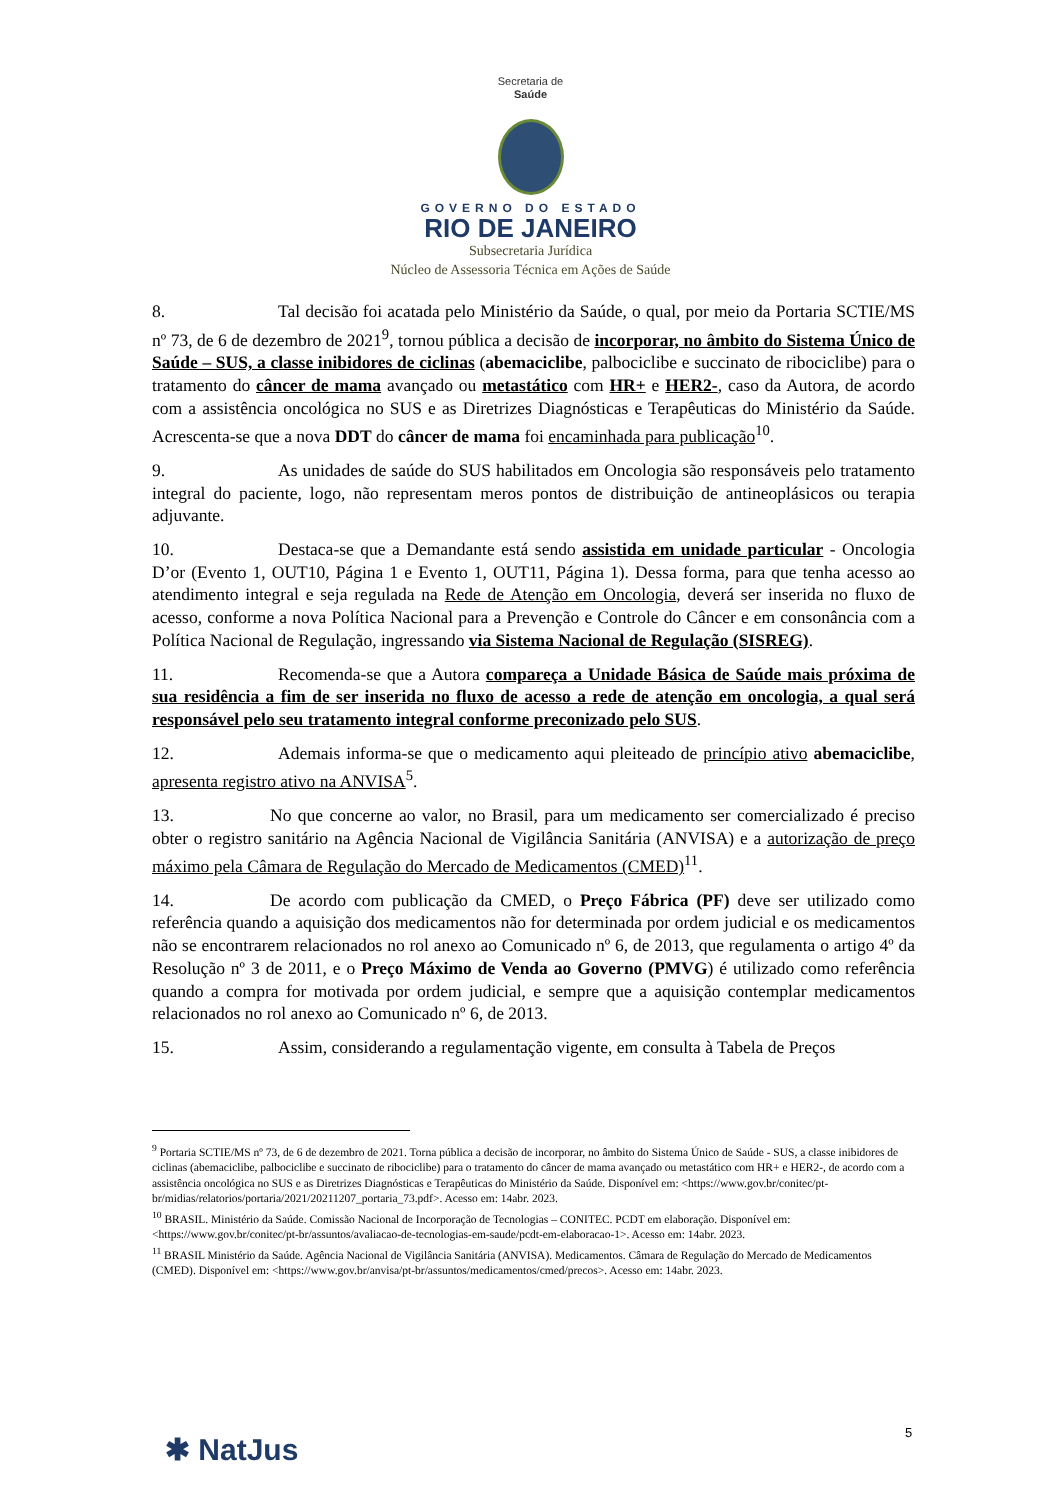Secretaria de
Saúde
GOVERNO DO ESTADO
RIO DE JANEIRO
Subsecretaria Jurídica
Núcleo de Assessoria Técnica em Ações de Saúde
8. Tal decisão foi acatada pelo Ministério da Saúde, o qual, por meio da Portaria SCTIE/MS nº 73, de 6 de dezembro de 2021<sup>9</sup>, tornou pública a decisão de incorporar, no âmbito do Sistema Único de Saúde – SUS, a classe inibidores de ciclinas (abemaciclibe, palbociclibe e succinato de ribociclibe) para o tratamento do câncer de mama avançado ou metastático com HR+ e HER2-, caso da Autora, de acordo com a assistência oncológica no SUS e as Diretrizes Diagnósticas e Terapêuticas do Ministério da Saúde. Acrescenta-se que a nova DDT do câncer de mama foi encaminhada para publicação<sup>10</sup>.
9. As unidades de saúde do SUS habilitados em Oncologia são responsáveis pelo tratamento integral do paciente, logo, não representam meros pontos de distribuição de antineoplásicos ou terapia adjuvante.
10. Destaca-se que a Demandante está sendo assistida em unidade particular - Oncologia D’or (Evento 1, OUT10, Página 1 e Evento 1, OUT11, Página 1). Dessa forma, para que tenha acesso ao atendimento integral e seja regulada na Rede de Atenção em Oncologia, deverá ser inserida no fluxo de acesso, conforme a nova Política Nacional para a Prevenção e Controle do Câncer e em consonância com a Política Nacional de Regulação, ingressando via Sistema Nacional de Regulação (SISREG).
11. Recomenda-se que a Autora compareça a Unidade Básica de Saúde mais próxima de sua residência a fim de ser inserida no fluxo de acesso a rede de atenção em oncologia, a qual será responsável pelo seu tratamento integral conforme preconizado pelo SUS.
12. Ademais informa-se que o medicamento aqui pleiteado de princípio ativo abemaciclibe, apresenta registro ativo na ANVISA<sup>5</sup>.
13. No que concerne ao valor, no Brasil, para um medicamento ser comercializado é preciso obter o registro sanitário na Agência Nacional de Vigilância Sanitária (ANVISA) e a autorização de preço máximo pela Câmara de Regulação do Mercado de Medicamentos (CMED)<sup>11</sup>.
14. De acordo com publicação da CMED, o Preço Fábrica (PF) deve ser utilizado como referência quando a aquisição dos medicamentos não for determinada por ordem judicial e os medicamentos não se encontrarem relacionados no rol anexo ao Comunicado nº 6, de 2013, que regulamenta o artigo 4º da Resolução nº 3 de 2011, e o Preço Máximo de Venda ao Governo (PMVG) é utilizado como referência quando a compra for motivada por ordem judicial, e sempre que a aquisição contemplar medicamentos relacionados no rol anexo ao Comunicado nº 6, de 2013.
15. Assim, considerando a regulamentação vigente, em consulta à Tabela de Preços
<sup>9</sup> Portaria SCTIE/MS nº 73, de 6 de dezembro de 2021. Torna pública a decisão de incorporar, no âmbito do Sistema Único de Saúde - SUS, a classe inibidores de ciclinas (abemaciclibe, palbociclibe e succinato de ribociclibe) para o tratamento do câncer de mama avançado ou metastático com HR+ e HER2-, de acordo com a assistência oncológica no SUS e as Diretrizes Diagnósticas e Terapêuticas do Ministério da Saúde. Disponível em: <https://www.gov.br/conitec/pt-br/midias/relatorios/portaria/2021/20211207_portaria_73.pdf>. Acesso em: 14abr. 2023.
<sup>10</sup> BRASIL. Ministério da Saúde. Comissão Nacional de Incorporação de Tecnologias – CONITEC. PCDT em elaboração. Disponível em: <https://www.gov.br/conitec/pt-br/assuntos/avaliacao-de-tecnologias-em-saude/pcdt-em-elaboracao-1>. Acesso em: 14abr. 2023.
<sup>11</sup> BRASIL Ministério da Saúde. Agência Nacional de Vigilância Sanitária (ANVISA). Medicamentos. Câmara de Regulação do Mercado de Medicamentos (CMED). Disponível em: <https://www.gov.br/anvisa/pt-br/assuntos/medicamentos/cmed/precos>. Acesso em: 14abr. 2023.
5
✱ NatJus